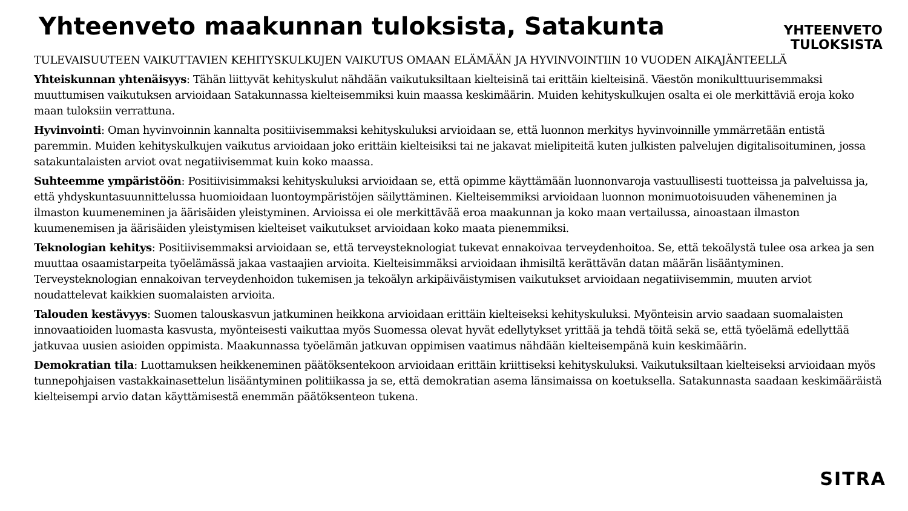Yhteenveto maakunnan tuloksista, Satakunta
YHTEENVETO
TULOKSISTA
TULEVAISUUTEEN VAIKUTTAVIEN KEHITYSKULKUJEN VAIKUTUS OMAAN ELÄMÄÄN JA HYVINVOINTIIN 10 VUODEN AIKAJÄNTEELLÄ
Yhteiskunnan yhtenäisyys: Tähän liittyvät kehityskulut nähdään vaikutuksiltaan kielteisinä tai erittäin kielteisinä. Väestön monikulttuurisemmaksi muuttumisen vaikutuksen arvioidaan Satakunnassa kielteisemmiksi kuin maassa keskimäärin. Muiden kehityskulkujen osalta ei ole merkittäviä eroja koko maan tuloksiin verrattuna.
Hyvinvointi: Oman hyvinvoinnin kannalta positiivisemmaksi kehityskuluksi arvioidaan se, että luonnon merkitys hyvinvoinnille ymmärretään entistä paremmin. Muiden kehityskulkujen vaikutus arvioidaan joko erittäin kielteisiksi tai ne jakavat mielipiteitä kuten julkisten palvelujen digitalisoituminen, jossa satakuntalaisten arviot ovat negatiivisemmat kuin koko maassa.
Suhteemme ympäristöön: Positiivisimmaksi kehityskuluksi arvioidaan se, että opimme käyttämään luonnonvaroja vastuullisesti tuotteissa ja palveluissa ja, että yhdyskuntasuunnittelussa huomioidaan luontoympäristöjen säilyttäminen. Kielteisemmiksi arvioidaan luonnon monimuotoisuuden väheneminen ja ilmaston kuumeneminen ja äärisäiden yleistyminen. Arvioissa ei ole merkittävää eroa maakunnan ja koko maan vertailussa, ainoastaan ilmaston kuumenemisen ja äärisäiden yleistymisen kielteiset vaikutukset arvioidaan koko maata pienemmiksi.
Teknologian kehitys: Positiivisemmaksi arvioidaan se, että terveysteknologiat tukevat ennakoivaa terveydenhoitoa. Se, että tekoälystä tulee osa arkea ja sen muuttaa osaamistarpeita työelämässä jakaa vastaajien arvioita. Kielteisimmäksi arvioidaan ihmisiltä kerättävän datan määrän lisääntyminen. Terveysteknologian ennakoivan terveydenhoidon tukemisen ja tekoälyn arkipäiväistymisen vaikutukset arvioidaan negatiivisemmin, muuten arviot noudattelevat kaikkien suomalaisten arvioita.
Talouden kestävyys: Suomen talouskasvun jatkuminen heikkona arvioidaan erittäin kielteiseksi kehityskuluksi. Myönteisin arvio saadaan suomalaisten innovaatioiden luomasta kasvusta, myönteisesti vaikuttaa myös Suomessa olevat hyvät edellytykset yrittää ja tehdä töitä sekä se, että työelämä edellyttää jatkuvaa uusien asioiden oppimista. Maakunnassa työelämän jatkuvan oppimisen vaatimus nähdään kielteisempänä kuin keskimäärin.
Demokratian tila: Luottamuksen heikkeneminen päätöksentekoon arvioidaan erittäin kriittiseksi kehityskuluksi. Vaikutuksiltaan kielteiseksi arvioidaan myös tunnepohjaisen vastakkainasettelun lisääntyminen politiikassa ja se, että demokratian asema länsimaissa on koetuksella. Satakunnasta saadaan keskimääräistä kielteisempi arvio datan käyttämisestä enemmän päätöksenteon tukena.
SITRA